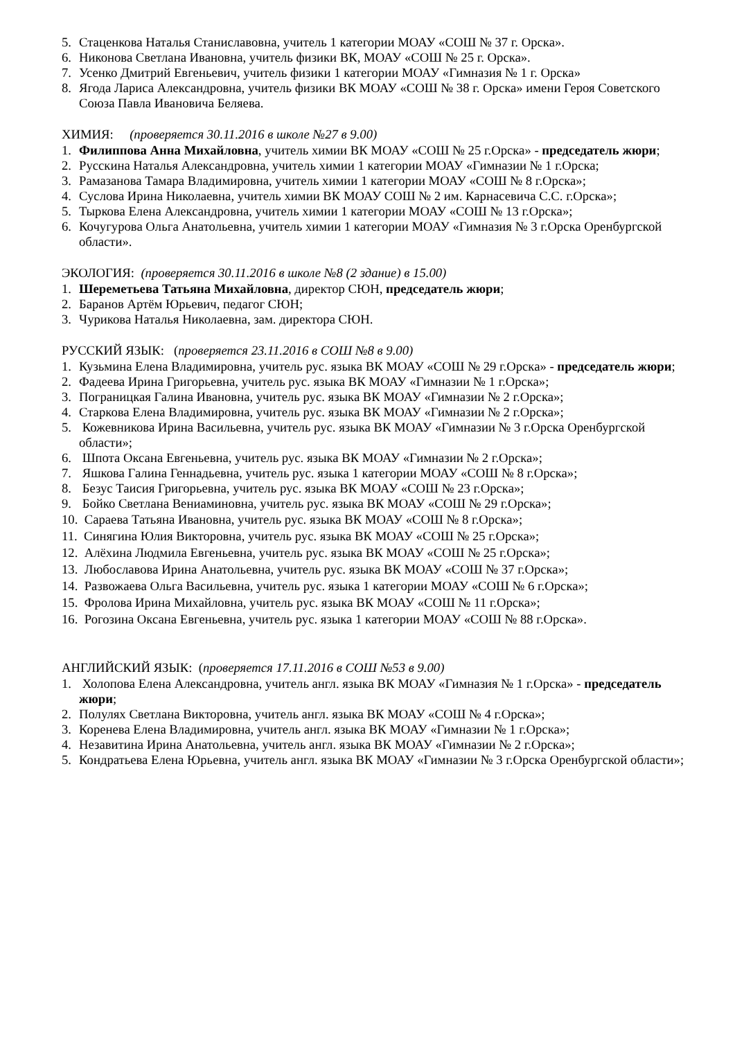5. Стаценкова Наталья Станиславовна, учитель 1 категории МОАУ «СОШ № 37 г. Орска».
6. Никонова Светлана Ивановна, учитель физики ВК, МОАУ «СОШ № 25 г. Орска».
7. Усенко Дмитрий Евгеньевич, учитель физики 1 категории МОАУ «Гимназия № 1 г. Орска»
8. Ягода Лариса Александровна, учитель физики ВК МОАУ «СОШ № 38 г. Орска» имени Героя Советского Союза Павла Ивановича Беляева.
ХИМИЯ: (проверяется 30.11.2016 в школе №27 в 9.00)
1. Филиппова Анна Михайловна, учитель химии ВК МОАУ «СОШ № 25 г.Орска» - председатель жюри;
2. Русскина Наталья Александровна, учитель химии 1 категории МОАУ «Гимназии № 1 г.Орска;
3. Рамазанова Тамара Владимировна, учитель химии 1 категории МОАУ «СОШ № 8 г.Орска»;
4. Суслова Ирина Николаевна, учитель химии ВК МОАУ СОШ № 2 им. Карнасевича С.С. г.Орска»;
5. Тыркова Елена Александровна, учитель химии 1 категории МОАУ «СОШ № 13 г.Орска»;
6. Кочугурова Ольга Анатольевна, учитель химии 1 категории МОАУ «Гимназия № 3 г.Орска Оренбургской области».
ЭКОЛОГИЯ: (проверяется 30.11.2016 в школе №8 (2 здание) в 15.00)
1. Шереметьева Татьяна Михайловна, директор СЮН, председатель жюри;
2. Баранов Артём Юрьевич, педагог СЮН;
3. Чурикова Наталья Николаевна, зам. директора СЮН.
РУССКИЙ ЯЗЫК: (проверяется 23.11.2016 в СОШ №8 в 9.00)
1. Кузьмина Елена Владимировна, учитель рус. языка ВК МОАУ «СОШ № 29 г.Орска» - председатель жюри;
2. Фадеева Ирина Григорьевна, учитель рус. языка ВК МОАУ «Гимназии № 1 г.Орска»;
3. Пограницкая Галина Ивановна, учитель рус. языка ВК МОАУ «Гимназии № 2 г.Орска»;
4. Старкова Елена Владимировна, учитель рус. языка ВК МОАУ «Гимназии № 2 г.Орска»;
5. Кожевникова Ирина Васильевна, учитель рус. языка ВК МОАУ «Гимназии № 3 г.Орска Оренбургской области»;
6. Шпота Оксана Евгеньевна, учитель рус. языка ВК МОАУ «Гимназии № 2 г.Орска»;
7. Яшкова Галина Геннадьевна, учитель рус. языка 1 категории МОАУ «СОШ № 8 г.Орска»;
8. Безус Таисия Григорьевна, учитель рус. языка ВК МОАУ «СОШ № 23 г.Орска»;
9. Бойко Светлана Вениаминовна, учитель рус. языка ВК МОАУ «СОШ № 29 г.Орска»;
10. Сараева Татьяна Ивановна, учитель рус. языка ВК МОАУ «СОШ № 8 г.Орска»;
11. Синягина Юлия Викторовна, учитель рус. языка ВК МОАУ «СОШ № 25 г.Орска»;
12. Алёхина Людмила Евгеньевна, учитель рус. языка ВК МОАУ «СОШ № 25 г.Орска»;
13. Любославова Ирина Анатольевна, учитель рус. языка ВК МОАУ «СОШ № 37 г.Орска»;
14. Развожаева Ольга Васильевна, учитель рус. языка 1 категории МОАУ «СОШ № 6 г.Орска»;
15. Фролова Ирина Михайловна, учитель рус. языка ВК МОАУ «СОШ № 11 г.Орска»;
16. Рогозина Оксана Евгеньевна, учитель рус. языка 1 категории МОАУ «СОШ № 88 г.Орска».
АНГЛИЙСКИЙ ЯЗЫК: (проверяется 17.11.2016 в СОШ №53 в 9.00)
1. Холопова Елена Александровна, учитель англ. языка ВК МОАУ «Гимназия № 1 г.Орска» - председатель жюри;
2. Полулях Светлана Викторовна, учитель англ. языка ВК МОАУ «СОШ № 4 г.Орска»;
3. Коренева Елена Владимировна, учитель англ. языка ВК МОАУ «Гимназии № 1 г.Орска»;
4. Незавитина Ирина Анатольевна, учитель англ. языка ВК МОАУ «Гимназии № 2 г.Орска»;
5. Кондратьева Елена Юрьевна, учитель англ. языка ВК МОАУ «Гимназии № 3 г.Орска Оренбургской области»;